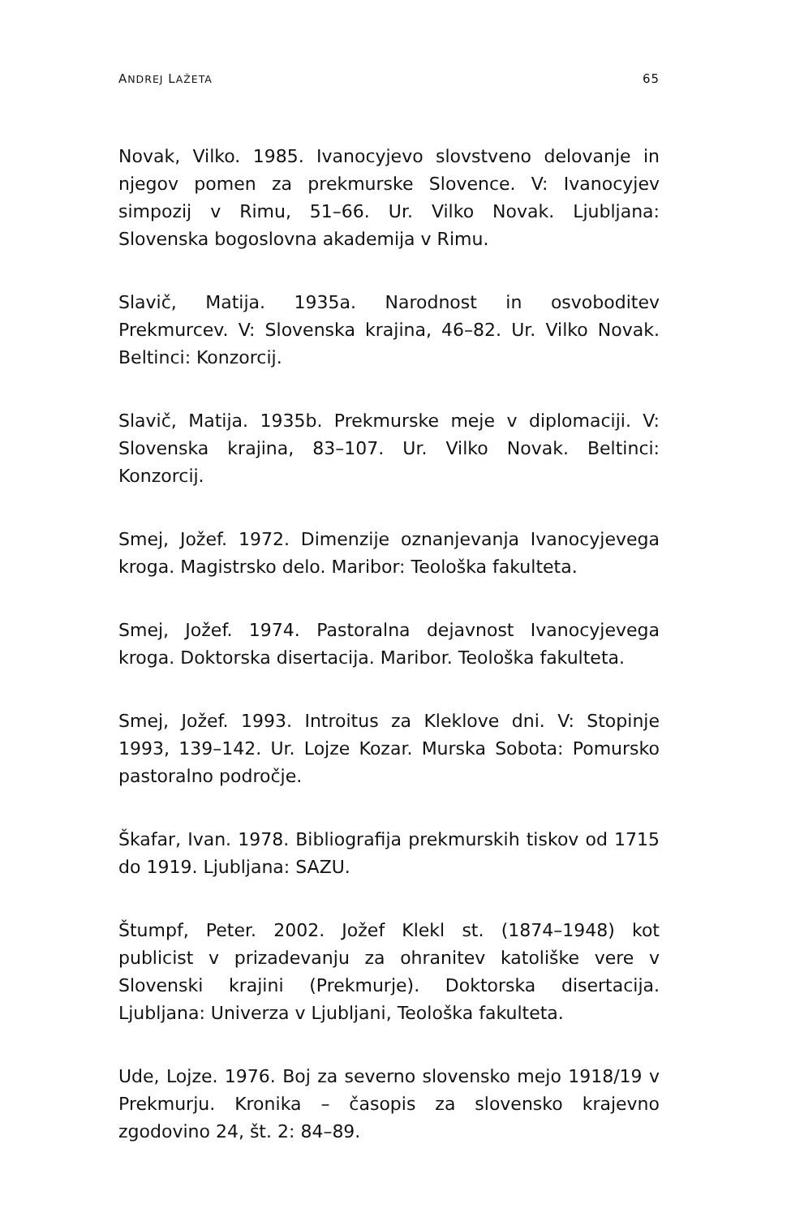ANDREJ LAŽETA 65
Novak, Vilko. 1985. Ivanocyjevo slovstveno delovanje in njegov pomen za prekmurske Slovence. V: Ivanocyjev simpozij v Rimu, 51–66. Ur. Vilko Novak. Ljubljana: Slovenska bogoslovna akademija v Rimu.
Slavič, Matija. 1935a. Narodnost in osvoboditev Prekmurcev. V: Slovenska krajina, 46–82. Ur. Vilko Novak. Beltinci: Konzorcij.
Slavič, Matija. 1935b. Prekmurske meje v diplomaciji. V: Slovenska krajina, 83–107. Ur. Vilko Novak. Beltinci: Konzorcij.
Smej, Jožef. 1972. Dimenzije oznanjevanja Ivanocyjevega kroga. Magistrsko delo. Maribor: Teološka fakulteta.
Smej, Jožef. 1974. Pastoralna dejavnost Ivanocyjevega kroga. Doktorska disertacija. Maribor. Teološka fakulteta.
Smej, Jožef. 1993. Introitus za Kleklove dni. V: Stopinje 1993, 139–142. Ur. Lojze Kozar. Murska Sobota: Pomursko pastoralno področje.
Škafar, Ivan. 1978. Bibliografija prekmurskih tiskov od 1715 do 1919. Ljubljana: SAZU.
Štumpf, Peter. 2002. Jožef Klekl st. (1874–1948) kot publicist v prizadevanju za ohranitev katoliške vere v Slovenski krajini (Prekmurje). Doktorska disertacija. Ljubljana: Univerza v Ljubljani, Teološka fakulteta.
Ude, Lojze. 1976. Boj za severno slovensko mejo 1918/19 v Prekmurju. Kronika – časopis za slovensko krajevno zgodovino 24, št. 2: 84–89.